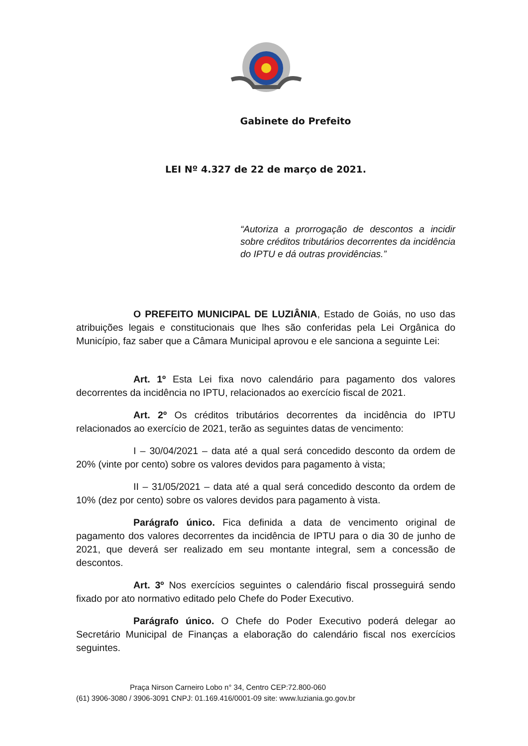Gabinete do Prefeito
LEI Nº 4.327 de 22 de março de 2021.
“Autoriza a prorrogação de descontos a incidir sobre créditos tributários decorrentes da incidência do IPTU e dá outras providências.”
O PREFEITO MUNICIPAL DE LUZIÂNIA, Estado de Goiás, no uso das atribuições legais e constitucionais que lhes são conferidas pela Lei Orgânica do Município, faz saber que a Câmara Municipal aprovou e ele sanciona a seguinte Lei:
Art. 1º Esta Lei fixa novo calendário para pagamento dos valores decorrentes da incidência no IPTU, relacionados ao exercício fiscal de 2021.
Art. 2º Os créditos tributários decorrentes da incidência do IPTU relacionados ao exercício de 2021, terão as seguintes datas de vencimento:
I – 30/04/2021 – data até a qual será concedido desconto da ordem de 20% (vinte por cento) sobre os valores devidos para pagamento à vista;
II – 31/05/2021 – data até a qual será concedido desconto da ordem de 10% (dez por cento) sobre os valores devidos para pagamento à vista.
Parágrafo único. Fica definida a data de vencimento original de pagamento dos valores decorrentes da incidência de IPTU para o dia 30 de junho de 2021, que deverá ser realizado em seu montante integral, sem a concessão de descontos.
Art. 3º Nos exercícios seguintes o calendário fiscal prosseguirá sendo fixado por ato normativo editado pelo Chefe do Poder Executivo.
Parágrafo único. O Chefe do Poder Executivo poderá delegar ao Secretário Municipal de Finanças a elaboração do calendário fiscal nos exercícios seguintes.
Praça Nirson Carneiro Lobo n° 34, Centro CEP:72.800-060
(61) 3906-3080 / 3906-3091 CNPJ: 01.169.416/0001-09 site: www.luziania.go.gov.br